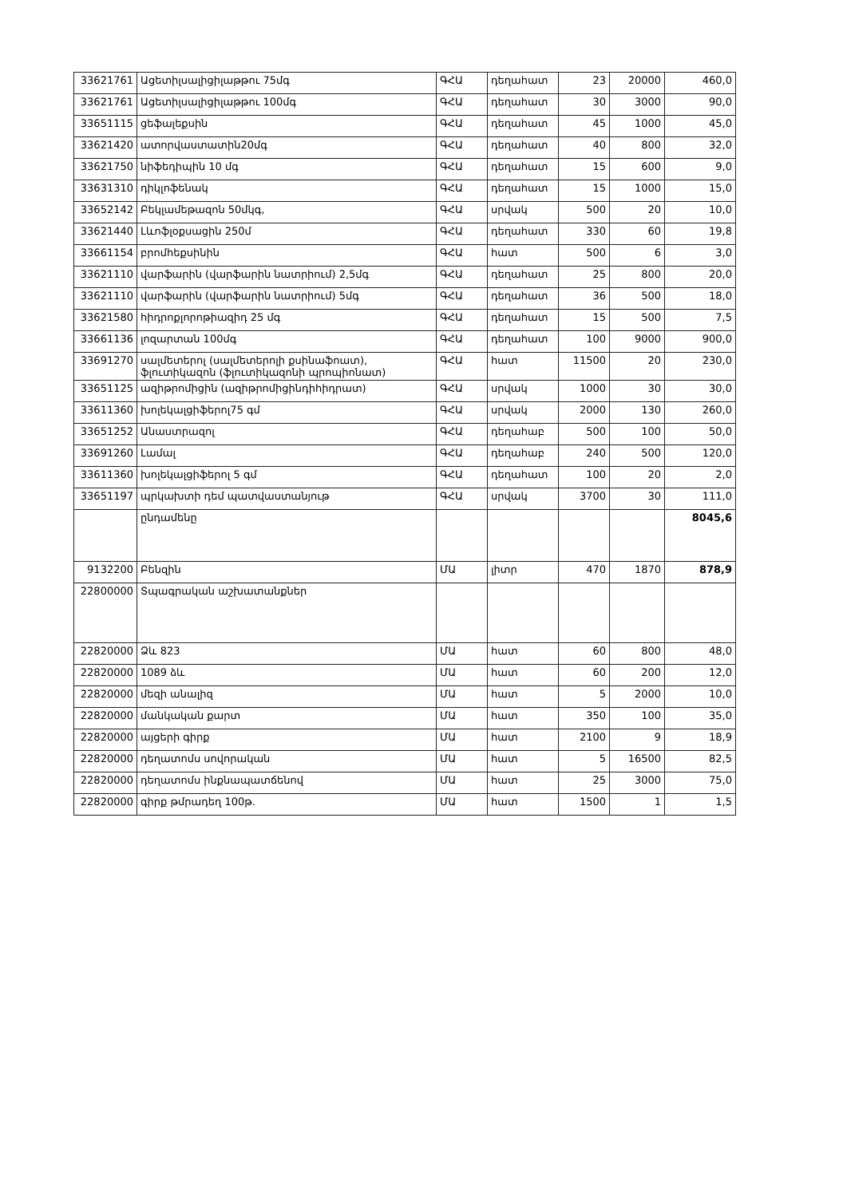| 33621761 | Ացետիլսալիցիլաթթու 75մգ | ԳՀԱ | դեղահատ | 23 | 20000 | 460,0 |
| 33621761 | Ացետիլսալիցիլաթթու 100մգ | ԳՀԱ | դեղահատ | 30 | 3000 | 90,0 |
| 33651115 | ցեֆալեքսին | ԳՀԱ | դեղահատ | 45 | 1000 | 45,0 |
| 33621420 | ատորվաստատին20մգ | ԳՀԱ | դեղահատ | 40 | 800 | 32,0 |
| 33621750 | նիֆեդիպին 10 մգ | ԳՀԱ | դեղահատ | 15 | 600 | 9,0 |
| 33631310 | դիկլոֆենակ | ԳՀԱ | դեղահատ | 15 | 1000 | 15,0 |
| 33652142 | Բեկլամեթազոն 50մկգ, | ԳՀԱ | սրվակ | 500 | 20 | 10,0 |
| 33621440 | Լևոֆլօքսացին 250մ | ԳՀԱ | դեղահատ | 330 | 60 | 19,8 |
| 33661154 | բրոմհեքսինին | ԳՀԱ | հատ | 500 | 6 | 3,0 |
| 33621110 | վարֆարին (վարֆարին նատրիում) 2,5մգ | ԳՀԱ | դեղահատ | 25 | 800 | 20,0 |
| 33621110 | վարֆարին (վարֆարին նատրիում) 5մգ | ԳՀԱ | դեղահատ | 36 | 500 | 18,0 |
| 33621580 | հիդրոքլորոթիազիդ 25 մգ | ԳՀԱ | դեղահատ | 15 | 500 | 7,5 |
| 33661136 | լոզարտան 100մգ | ԳՀԱ | դեղահատ | 100 | 9000 | 900,0 |
| 33691270 | սալմետերոլ (սալմետերոլի քսինաֆոատ), ֆլուտիկազոն (ֆլուտիկազոնի պրոպիոնատ) | ԳՀԱ | հատ | 11500 | 20 | 230,0 |
| 33651125 | ազիթրոմիցին (ազիթրոմիցինդիհիդրատ) | ԳՀԱ | սրվակ | 1000 | 30 | 30,0 |
| 33611360 | խոլեկալցիֆերոլ75 գմ | ԳՀԱ | սրվակ | 2000 | 130 | 260,0 |
| 33651252 | Անաստրազոլ | ԳՀԱ | դեղահաբ | 500 | 100 | 50,0 |
| 33691260 | Լամալ | ԳՀԱ | դեղահաբ | 240 | 500 | 120,0 |
| 33611360 | խոլեկալցիֆերոլ 5 գմ | ԳՀԱ | դեղահատ | 100 | 20 | 2,0 |
| 33651197 | պրկախտի դեմ պատվաստանյութ | ԳՀԱ | սրվակ | 3700 | 30 | 111,0 |
| | ընդամենը | | | | | 8045,6 |
| 9132200 | Բենզին | ՄԱ | լիտր | 470 | 1870 | 878,9 |
| 22800000 | Տպագրական աշխատանքներ | | | | | |
| 22820000 | Ձև 823 | ՄԱ | հատ | 60 | 800 | 48,0 |
| 22820000 | 1089 ձև | ՄԱ | հատ | 60 | 200 | 12,0 |
| 22820000 | մեզի անալիզ | ՄԱ | հատ | 5 | 2000 | 10,0 |
| 22820000 | մանկական քարտ | ՄԱ | հատ | 350 | 100 | 35,0 |
| 22820000 | այցերի գիրք | ՄԱ | հատ | 2100 | 9 | 18,9 |
| 22820000 | դեղատոմս սովորական | ՄԱ | հատ | 5 | 16500 | 82,5 |
| 22820000 | դեղատոմս ինքնապատճենով | ՄԱ | հատ | 25 | 3000 | 75,0 |
| 22820000 | գիրք թմրադեղ 100թ. | ՄԱ | հատ | 1500 | 1 | 1,5 |